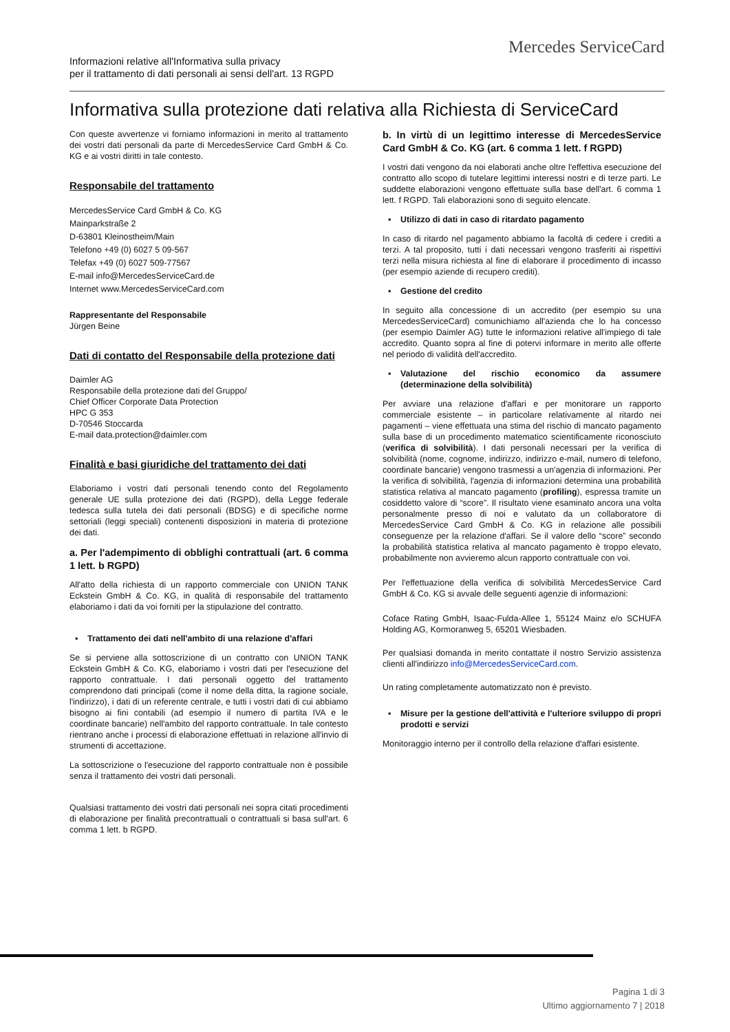Mercedes ServiceCard
Informazioni relative all'Informativa sulla privacy
per il trattamento di dati personali ai sensi dell'art. 13 RGPD
Informativa sulla protezione dati relativa alla Richiesta di ServiceCard
Con queste avvertenze vi forniamo informazioni in merito al trattamento dei vostri dati personali da parte di MercedesService Card GmbH & Co. KG e ai vostri diritti in tale contesto.
Responsabile del trattamento
MercedesService Card GmbH & Co. KG
Mainparkstraße 2
D-63801 Kleinostheim/Main
Telefono +49 (0) 6027 5 09-567
Telefax +49 (0) 6027 509-77567
E-mail info@MercedesServiceCard.de
Internet www.MercedesServiceCard.com
Rappresentante del Responsabile
Jürgen Beine
Dati di contatto del Responsabile della protezione dati
Daimler AG
Responsabile della protezione dati del Gruppo/
Chief Officer Corporate Data Protection
HPC G 353
D-70546 Stoccarda
E-mail data.protection@daimler.com
Finalità e basi giuridiche del trattamento dei dati
Elaboriamo i vostri dati personali tenendo conto del Regolamento generale UE sulla protezione dei dati (RGPD), della Legge federale tedesca sulla tutela dei dati personali (BDSG) e di specifiche norme settoriali (leggi speciali) contenenti disposizioni in materia di protezione dei dati.
a. Per l'adempimento di obblighi contrattuali (art. 6 comma 1 lett. b RGPD)
All'atto della richiesta di un rapporto commerciale con UNION TANK Eckstein GmbH & Co. KG, in qualità di responsabile del trattamento elaboriamo i dati da voi forniti per la stipulazione del contratto.
▪ Trattamento dei dati nell'ambito di una relazione d'affari
Se si perviene alla sottoscrizione di un contratto con UNION TANK Eckstein GmbH & Co. KG, elaboriamo i vostri dati per l'esecuzione del rapporto contrattuale. I dati personali oggetto del trattamento comprendono dati principali (come il nome della ditta, la ragione sociale, l'indirizzo), i dati di un referente centrale, e tutti i vostri dati di cui abbiamo bisogno ai fini contabili (ad esempio il numero di partita IVA e le coordinate bancarie) nell'ambito del rapporto contrattuale. In tale contesto rientrano anche i processi di elaborazione effettuati in relazione all'invio di strumenti di accettazione.
La sottoscrizione o l'esecuzione del rapporto contrattuale non è possibile senza il trattamento dei vostri dati personali.
Qualsiasi trattamento dei vostri dati personali nei sopra citati procedimenti di elaborazione per finalità precontrattuali o contrattuali si basa sull'art. 6 comma 1 lett. b RGPD.
b. In virtù di un legittimo interesse di MercedesService Card GmbH & Co. KG (art. 6 comma 1 lett. f RGPD)
I vostri dati vengono da noi elaborati anche oltre l'effettiva esecuzione del contratto allo scopo di tutelare legittimi interessi nostri e di terze parti. Le suddette elaborazioni vengono effettuate sulla base dell'art. 6 comma 1 lett. f RGPD. Tali elaborazioni sono di seguito elencate.
▪ Utilizzo di dati in caso di ritardato pagamento
In caso di ritardo nel pagamento abbiamo la facoltà di cedere i crediti a terzi. A tal proposito, tutti i dati necessari vengono trasferiti ai rispettivi terzi nella misura richiesta al fine di elaborare il procedimento di incasso (per esempio aziende di recupero crediti).
▪ Gestione del credito
In seguito alla concessione di un accredito (per esempio su una MercedesServiceCard) comunichiamo all'azienda che lo ha concesso (per esempio Daimler AG) tutte le informazioni relative all'impiego di tale accredito. Quanto sopra al fine di potervi informare in merito alle offerte nel periodo di validità dell'accredito.
▪ Valutazione del rischio economico da assumere (determinazione della solvibilità)
Per avviare una relazione d'affari e per monitorare un rapporto commerciale esistente – in particolare relativamente al ritardo nei pagamenti – viene effettuata una stima del rischio di mancato pagamento sulla base di un procedimento matematico scientificamente riconosciuto (verifica di solvibilità). I dati personali necessari per la verifica di solvibilità (nome, cognome, indirizzo, indirizzo e-mail, numero di telefono, coordinate bancarie) vengono trasmessi a un'agenzia di informazioni. Per la verifica di solvibilità, l'agenzia di informazioni determina una probabilità statistica relativa al mancato pagamento (profiling), espressa tramite un cosiddetto valore di “score”. Il risultato viene esaminato ancora una volta personalmente presso di noi e valutato da un collaboratore di MercedesService Card GmbH & Co. KG in relazione alle possibili conseguenze per la relazione d'affari. Se il valore dello “score” secondo la probabilità statistica relativa al mancato pagamento è troppo elevato, probabilmente non avvieremo alcun rapporto contrattuale con voi.
Per l'effettuazione della verifica di solvibilità MercedesService Card GmbH & Co. KG si avvale delle seguenti agenzie di informazioni:
Coface Rating GmbH, Isaac-Fulda-Allee 1, 55124 Mainz e/o SCHUFA Holding AG, Kormoranweg 5, 65201 Wiesbaden.
Per qualsiasi domanda in merito contattate il nostro Servizio assistenza clienti all'indirizzo info@MercedesServiceCard.com.
Un rating completamente automatizzato non è previsto.
▪ Misure per la gestione dell'attività e l'ulteriore sviluppo di propri prodotti e servizi
Monitoraggio interno per il controllo della relazione d'affari esistente.
Pagina 1 di 3
Ultimo aggiornamento 7 | 2018